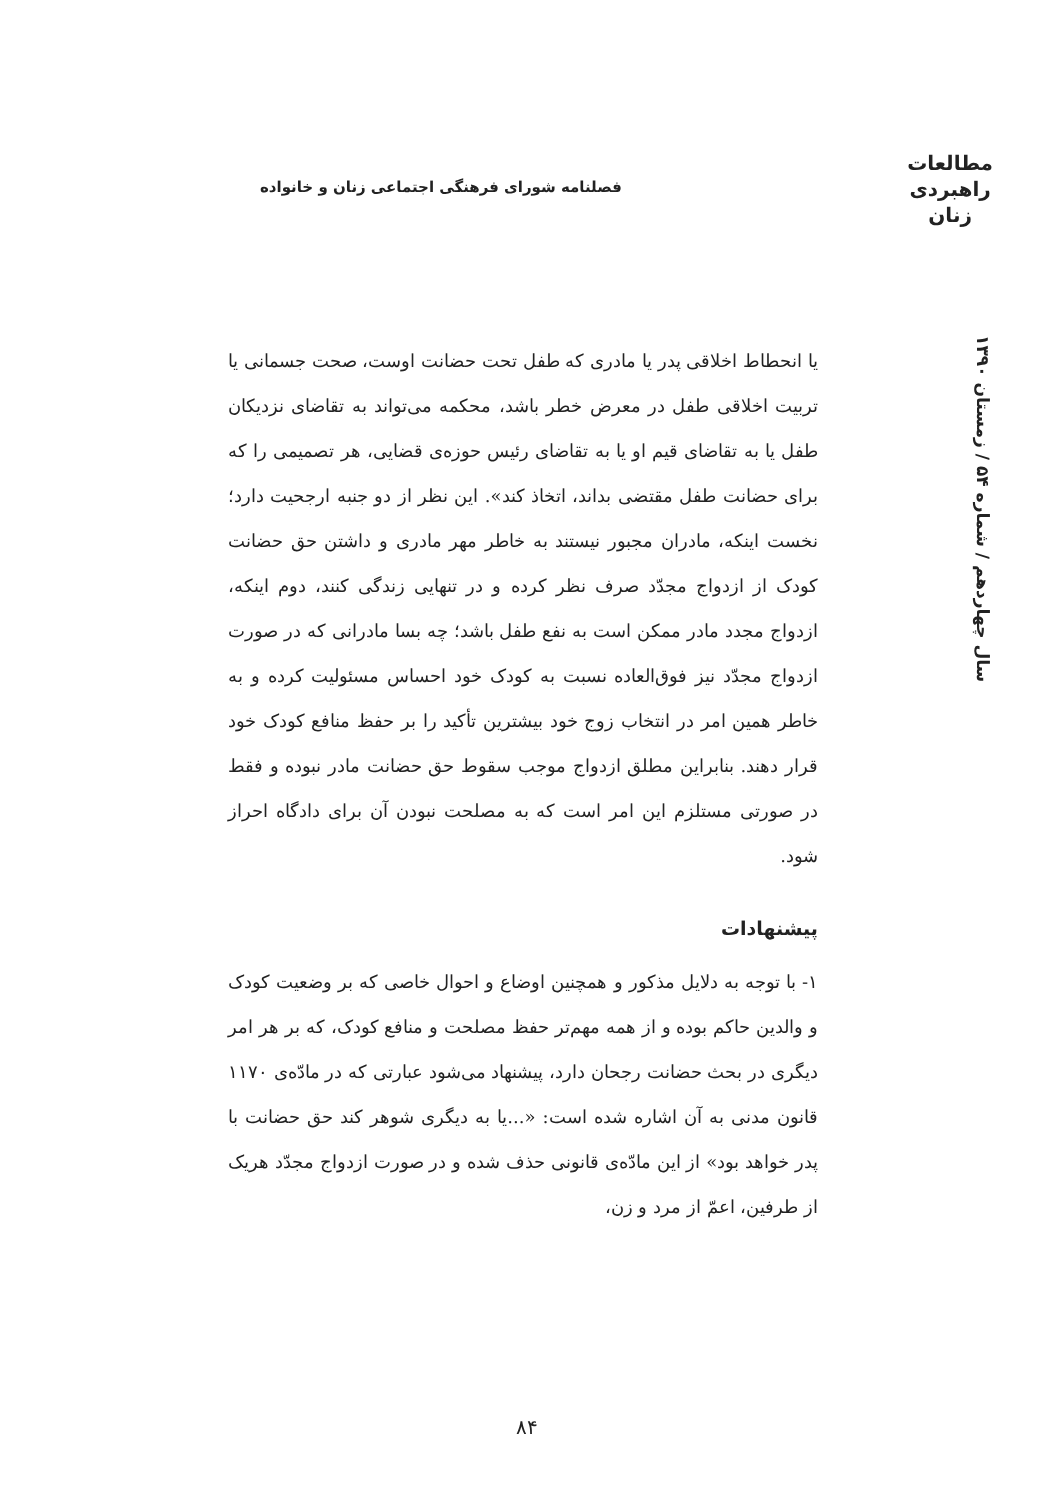مطالعات
راهبردی
زنان
فصلنامه شورای فرهنگی اجتماعی زنان و خانواده
سال چهاردهم / شماره ۵۴ / زمستان ۱۳۹۰
یا انحطاط اخلاقی پدر یا مادری که طفل تحت حضانت اوست، صحت جسمانی یا تربیت اخلاقی طفل در معرض خطر باشد، محکمه می‌تواند به تقاضای نزدیکان طفل یا به تقاضای قیم او یا به تقاضای رئیس حوزه‌ی قضایی، هر تصمیمی را که برای حضانت طفل مقتضی بداند، اتخاذ کند». این نظر از دو جنبه ارجحیت دارد؛ نخست اینکه، مادران مجبور نیستند به خاطر مهر مادری و داشتن حق حضانت کودک از ازدواج مجدّد صرف نظر کرده و در تنهایی زندگی کنند، دوم اینکه، ازدواج مجدد مادر ممکن است به نفع طفل باشد؛ چه بسا مادرانی که در صورت ازدواج مجدّد نیز فوق‌العاده نسبت به کودک خود احساس مسئولیت کرده و به خاطر همین امر در انتخاب زوج خود بیشترین تأکید را بر حفظ منافع کودک خود قرار دهند. بنابراین مطلق ازدواج موجب سقوط حق حضانت مادر نبوده و فقط در صورتی مستلزم این امر است که به مصلحت نبودن آن برای دادگاه احراز شود.
پیشنهادات
۱- با توجه به دلایل مذکور و همچنین اوضاع و احوال خاصی که بر وضعیت کودک و والدین حاکم بوده و از همه مهم‌تر حفظ مصلحت و منافع کودک، که بر هر امر دیگری در بحث حضانت رجحان دارد، پیشنهاد می‌شود عبارتی که در مادّه‌ی ۱۱۷۰ قانون مدنی به آن اشاره شده است: «...یا به دیگری شوهر کند حق حضانت با پدر خواهد بود» از این مادّه‌ی قانونی حذف شده و در صورت ازدواج مجدّد هریک از طرفین، اعمّ از مرد و زن،
۸۴